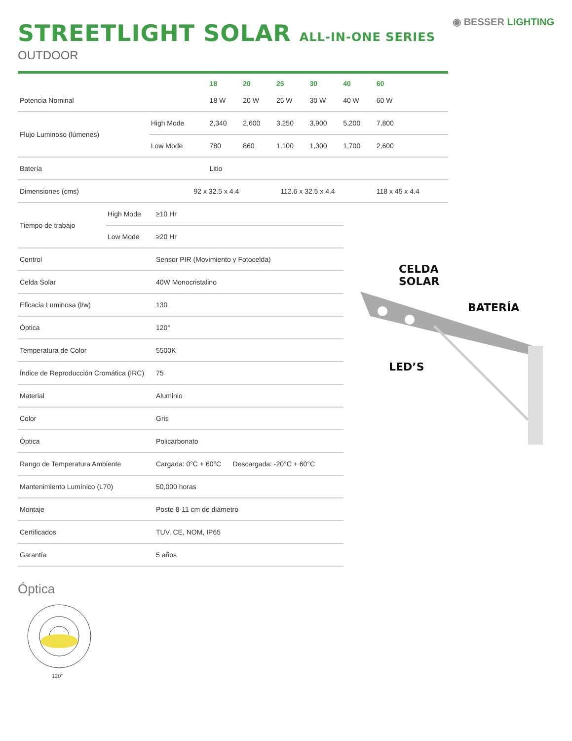STREETLIGHT SOLAR ALL-IN-ONE SERIES
OUTDOOR
◉ BESSER LIGHTING
| | | 18 | 20 | 25 | 30 | 40 | 60 |
| --- | --- | --- | --- | --- | --- | --- | --- |
| Potencia Nominal | | 18 W | 20 W | 25 W | 30 W | 40 W | 60 W |
| Flujo Luminoso (lúmenes) | High Mode | 2,340 | 2,600 | 3,250 | 3,900 | 5,200 | 7,800 |
| | Low Mode | 780 | 860 | 1,100 | 1,300 | 1,700 | 2,600 |
| Batería | | Litio | | | | | |
| Dimensiones (cms) 92 x 32.5 x 4.4 | | | 112.6 x 32.5 x 4.4 | | | | 118 x 45 x 4.4 |
| Tiempo de trabajo | High Mode | ≥10 Hr |
| | Low Mode | ≥20 Hr |
| Control | | Sensor PIR (Movimiento y Fotocelda) |
| Celda Solar | | 40W Monocristalino |
| Eficacia Luminosa (l/w) | | 130 |
| Óptica | | 120° |
| Temperatura de Color | | 5500K |
| Índice de Reproducción Cromática (IRC) | | 75 |
| Material | | Aluminio |
| Color | | Gris |
| Óptica | | Policarbonato |
| Rango de Temperatura Ambiente | | Cargada: 0°C + 60°C Descargada: -20°C + 60°C |
| Mantenimiento Lumínico (L70) | | 50,000 horas |
| Montaje | | Poste 8-11 cm de diámetro |
| Certificados | | TUV, CE, NOM, IP65 |
| Garantía | | 5 años |
CELDA
SOLAR
BATERÍA
LED’S
Óptica
120°